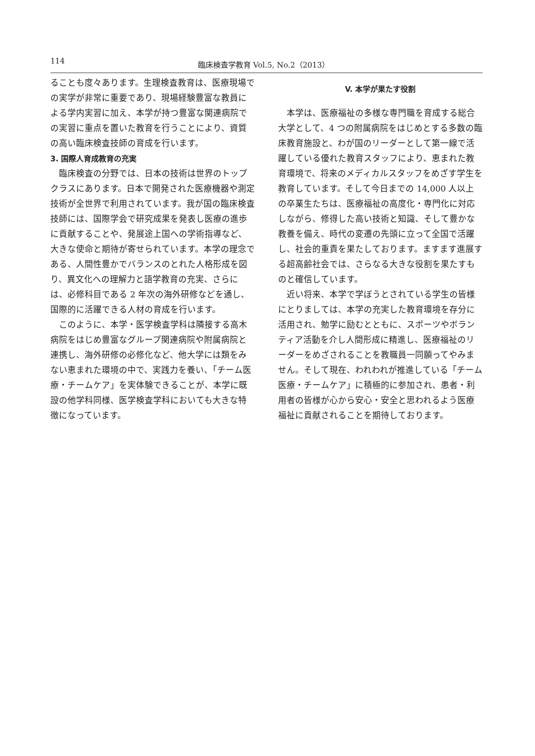114 臨床検査学教育 Vol.5, No.2（2013）
ることも度々あります。生理検査教育は、医療現場での実学が非常に重要であり、現場経験豊富な教員による学内実習に加え、本学が持つ豊富な関連病院での実習に重点を置いた教育を行うことにより、資質の高い臨床検査技師の育成を行います。
3. 国際人育成教育の充実
臨床検査の分野では、日本の技術は世界のトップクラスにあります。日本で開発された医療機器や測定技術が全世界で利用されています。我が国の臨床検査技師には、国際学会で研究成果を発表し医療の進歩に貢献することや、発展途上国への学術指導など、大きな使命と期待が寄せられています。本学の理念である、人間性豊かでバランスのとれた人格形成を図り、異文化への理解力と語学教育の充実、さらには、必修科目である 2 年次の海外研修などを通し、国際的に活躍できる人材の育成を行います。
このように、本学・医学検査学科は隣接する高木病院をはじめ豊富なグループ関連病院や附属病院と連携し、海外研修の必修化など、他大学には類をみない恵まれた環境の中で、実践力を養い、「チーム医療・チームケア」を実体験できることが、本学に既設の他学科同様、医学検査学科においても大きな特徴になっています。
V. 本学が果たす役割
本学は、医療福祉の多様な専門職を育成する総合大学として、4 つの附属病院をはじめとする多数の臨床教育施設と、わが国のリーダーとして第一線で活躍している優れた教育スタッフにより、恵まれた教育環境で、将来のメディカルスタッフをめざす学生を教育しています。そして今日までの 14,000 人以上の卒業生たちは、医療福祉の高度化・専門化に対応しながら、修得した高い技術と知識、そして豊かな教養を備え、時代の変遷の先頭に立って全国で活躍し、社会的重責を果たしております。ますます進展する超高齢社会では、さらなる大きな役割を果たすものと確信しています。
近い将来、本学で学ぼうとされている学生の皆様にとりましては、本学の充実した教育環境を存分に活用され、勉学に励むとともに、スポーツやボランティア活動を介し人間形成に精進し、医療福祉のリーダーをめざされることを教職員一同願ってやみません。そして現在、われわれが推進している「チーム医療・チームケア」に積極的に参加され、患者・利用者の皆様が心から安心・安全と思われるよう医療福祉に貢献されることを期待しております。